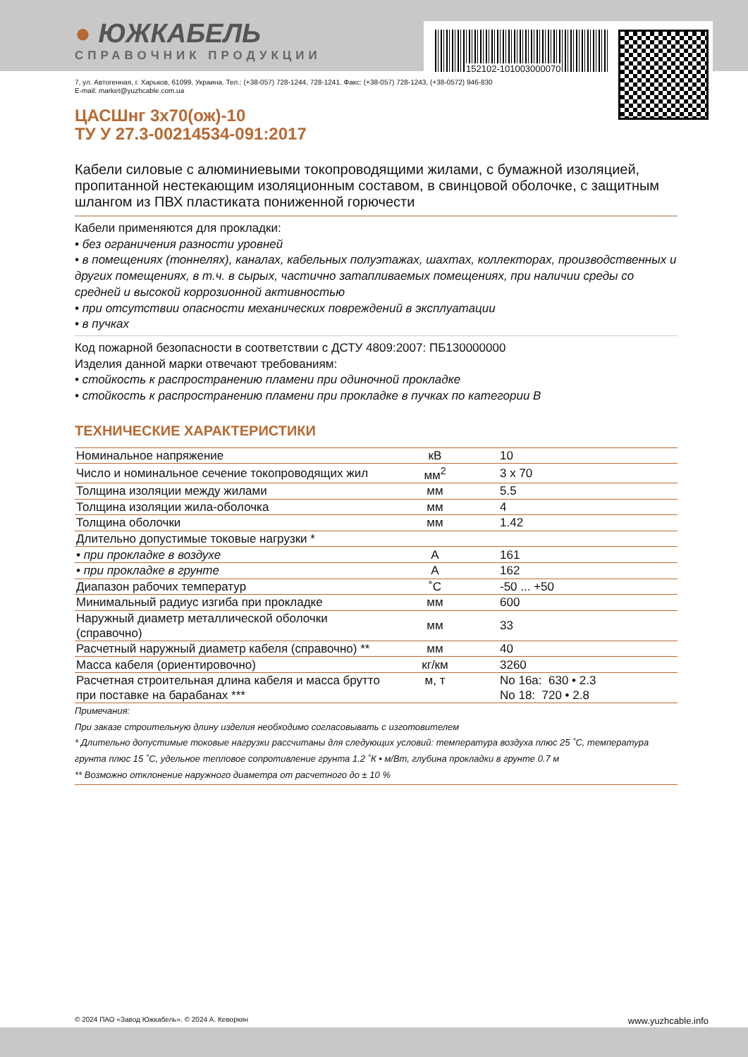152102-101003000070
● ЮЖКАБЕЛЬ
СПРАВОЧНИК ПРОДУКЦИИ
7, ул. Автогенная, г. Харьков, 61099, Украина. Тел.: (+38-057) 728-1244, 728-1241. Факс: (+38-057) 728-1243, (+38-0572) 946-830
E-mail: market@yuzhcable.com.ua
ЦАСШнг 3х70(ож)-10
ТУ У 27.3-00214534-091:2017
Кабели силовые с алюминиевыми токопроводящими жилами, с бумажной изоляцией, пропитанной нестекающим изоляционным составом, в свинцовой оболочке, с защитным шлангом из ПВХ пластиката пониженной горючести
Кабели применяются для прокладки:
• без ограничения разности уровней
• в помещениях (тоннелях), каналах, кабельных полуэтажах, шахтах, коллекторах, производственных и других помещениях, в т.ч. в сырых, частично затапливаемых помещениях, при наличии среды со средней и высокой коррозионной активностью
• при отсутствии опасности механических повреждений в эксплуатации
• в пучках
Код пожарной безопасности в соответствии с ДСТУ 4809:2007: ПБ130000000
Изделия данной марки отвечают требованиям:
• стойкость к распространению пламени при одиночной прокладке
• стойкость к распространению пламени при прокладке в пучках по категории В
ТЕХНИЧЕСКИЕ ХАРАКТЕРИСТИКИ
| Номинальное напряжение | кВ | 10 |
| Число и номинальное сечение токопроводящих жил | мм<sup>2</sup> | 3 x 70 |
| Толщина изоляции между жилами | мм | 5.5 |
| Толщина изоляции жила-оболочка | мм | 4 |
| Толщина оболочки | мм | 1.42 |
| Длительно допустимые токовые нагрузки * | | |
| • при прокладке в воздухе | А | 161 |
| • при прокладке в грунте | А | 162 |
| Диапазон рабочих температур | ˚С | -50 ... +50 |
| Минимальный радиус изгиба при прокладке | мм | 600 |
| Наружный диаметр металлической оболочки (справочно) | мм | 33 |
| Расчетный наружный диаметр кабеля (справочно) ** | мм | 40 |
| Масса кабеля (ориентировочно) | кг/км | 3260 |
| Расчетная строительная длина кабеля и масса брутто при поставке на барабанах *** | м, т | No 16а: 630 • 2.3 No 18: 720 • 2.8 |
Примечания:
При заказе строительную длину изделия необходимо согласовывать с изготовителем
* Длительно допустимые токовые нагрузки рассчитаны для следующих условий: температура воздуха плюс 25 ˚С, температура грунта плюс 15 ˚С, удельное тепловое сопротивление грунта 1.2 ˚К • м/Вт, глубина прокладки в грунте 0.7 м
** Возможно отклонение наружного диаметра от расчетного до ± 10 %
© 2024 ПАО «Завод Южкабель». © 2024 А. Кеворкян www.yuzhcable.info